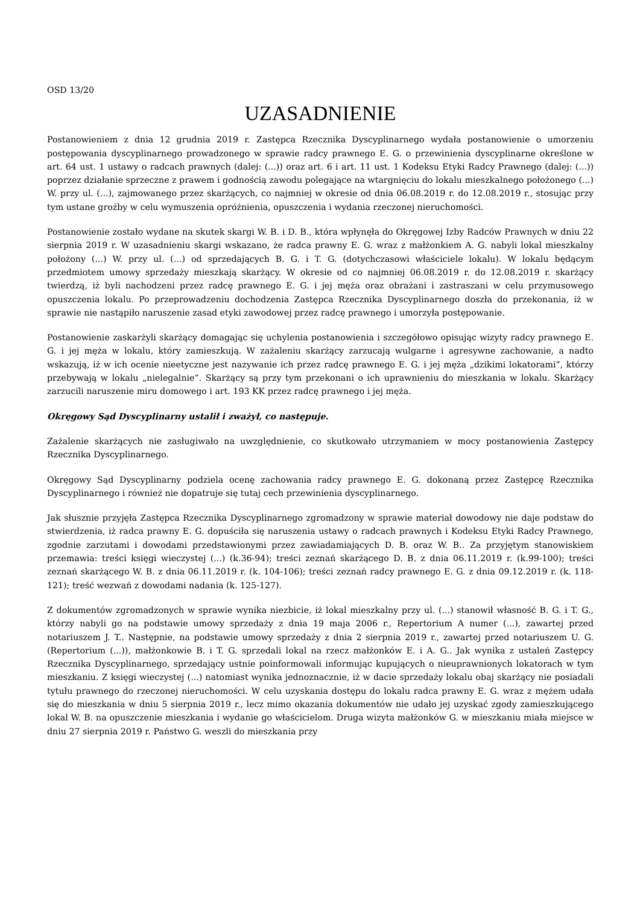OSD 13/20
UZASADNIENIE
Postanowieniem z dnia 12 grudnia 2019 r. Zastępca Rzecznika Dyscyplinarnego wydała postanowienie o umorzeniu postępowania dyscyplinarnego prowadzonego w sprawie radcy prawnego E. G. o przewinienia dyscyplinarne określone w art. 64 ust. 1 ustawy o radcach prawnych (dalej: (...)) oraz art. 6 i art. 11 ust. 1 Kodeksu Etyki Radcy Prawnego (dalej: (...)) poprzez działanie sprzeczne z prawem i godnością zawodu polegające na wtargnięciu do lokalu mieszkalnego położonego (...) W. przy ul. (...), zajmowanego przez skarżących, co najmniej w okresie od dnia 06.08.2019 r. do 12.08.2019 r., stosując przy tym ustane groźby w celu wymuszenia opróżnienia, opuszczenia i wydania rzeczonej nieruchomości.
Postanowienie zostało wydane na skutek skargi W. B. i D. B., która wpłynęła do Okręgowej Izby Radców Prawnych w dniu 22 sierpnia 2019 r. W uzasadnieniu skargi wskazano, że radca prawny E. G. wraz z małżonkiem A. G. nabyli lokal mieszkalny położony (...) W. przy ul. (...) od sprzedających B. G. i T. G. (dotychczasowi właściciele lokalu). W lokalu będącym przedmiotem umowy sprzedaży mieszkają skarżący. W okresie od co najmniej 06.08.2019 r. do 12.08.2019 r. skarżący twierdzą, iż byli nachodzeni przez radcę prawnego E. G. i jej męża oraz obrażani i zastraszani w celu przymusowego opuszczenia lokalu. Po przeprowadzeniu dochodzenia Zastępca Rzecznika Dyscyplinarnego doszła do przekonania, iż w sprawie nie nastąpiło naruszenie zasad etyki zawodowej przez radcę prawnego i umorzyła postępowanie.
Postanowienie zaskarżyli skarżący domagając się uchylenia postanowienia i szczegółowo opisując wizyty radcy prawnego E. G. i jej męża w lokalu, który zamieszkują. W zażaleniu skarżący zarzucają wulgarne i agresywne zachowanie, a nadto wskazują, iż w ich ocenie nieetyczne jest nazywanie ich przez radcę prawnego E. G. i jej męża „dzikimi lokatorami”, którzy przebywają w lokalu „nielegalnie”. Skarżący są przy tym przekonani o ich uprawnieniu do mieszkania w lokalu. Skarżący zarzucili naruszenie miru domowego i art. 193 KK przez radcę prawnego i jej męża.
Okręgowy Sąd Dyscyplinarny ustalił i zważył, co następuje.
Zażalenie skarżących nie zasługiwało na uwzględnienie, co skutkowało utrzymaniem w mocy postanowienia Zastępcy Rzecznika Dyscyplinarnego.
Okręgowy Sąd Dyscyplinarny podziela ocenę zachowania radcy prawnego E. G. dokonaną przez Zastępcę Rzecznika Dyscyplinarnego i również nie dopatruje się tutaj cech przewinienia dyscyplinarnego.
Jak słusznie przyjęła Zastępca Rzecznika Dyscyplinarnego zgromadzony w sprawie materiał dowodowy nie daje podstaw do stwierdzenia, iż radca prawny E. G. dopuściła się naruszenia ustawy o radcach prawnych i Kodeksu Etyki Radcy Prawnego, zgodnie zarzutami i dowodami przedstawionymi przez zawiadamiających D. B. oraz W. B.. Za przyjętym stanowiskiem przemawia: treści księgi wieczystej (...) (k.36-94); treści zeznań skarżącego D. B. z dnia 06.11.2019 r. (k.99-100); treści zeznań skarżącego W. B. z dnia 06.11.2019 r. (k. 104-106); treści zeznań radcy prawnego E. G. z dnia 09.12.2019 r. (k. 118-121); treść wezwań z dowodami nadania (k. 125-127).
Z dokumentów zgromadzonych w sprawie wynika niezbicie, iż lokal mieszkalny przy ul. (...) stanowił własność B. G. i T. G., którzy nabyli go na podstawie umowy sprzedaży z dnia 19 maja 2006 r., Repertorium A numer (...), zawartej przed notariuszem J. T.. Następnie, na podstawie umowy sprzedaży z dnia 2 sierpnia 2019 r., zawartej przed notariuszem U. G. (Repertorium (...)), małżonkowie B. i T. G. sprzedali lokal na rzecz małżonków E. i A. G.. Jak wynika z ustaleń Zastępcy Rzecznika Dyscyplinarnego, sprzedający ustnie poinformowali informując kupujących o nieuprawnionych lokatorach w tym mieszkaniu. Z księgi wieczystej (...) natomiast wynika jednoznacznie, iż w dacie sprzedaży lokalu obaj skarżący nie posiadali tytułu prawnego do rzeczonej nieruchomości. W celu uzyskania dostępu do lokalu radca prawny E. G. wraz z mężem udała się do mieszkania w dniu 5 sierpnia 2019 r., lecz mimo okazania dokumentów nie udało jej uzyskać zgody zamieszkującego lokal W. B. na opuszczenie mieszkania i wydanie go właścicielom. Druga wizyta małżonków G. w mieszkaniu miała miejsce w dniu 27 sierpnia 2019 r. Państwo G. weszli do mieszkania przy